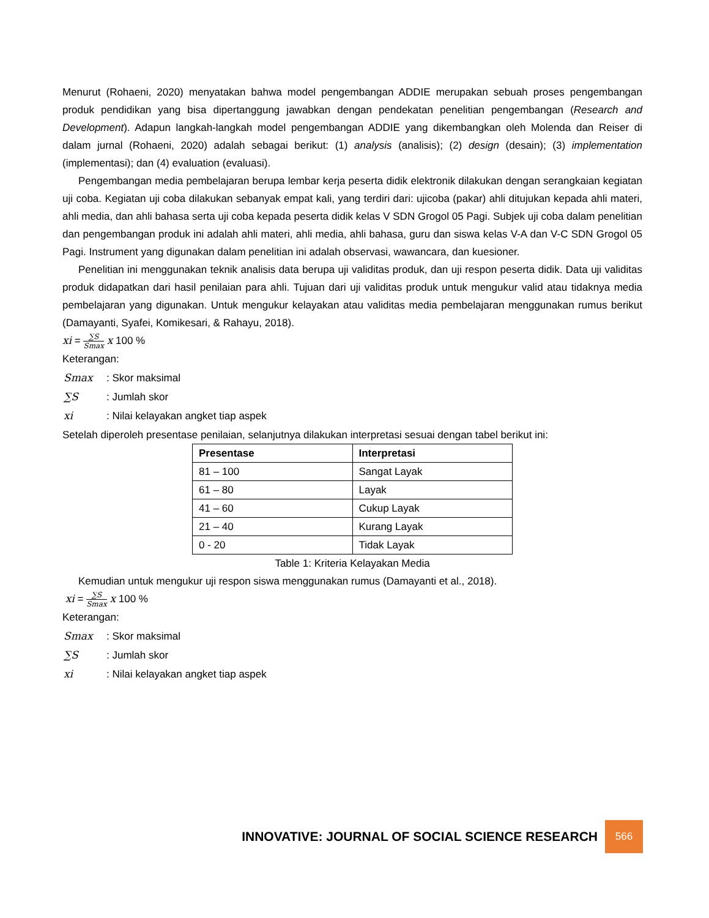Menurut (Rohaeni, 2020) menyatakan bahwa model pengembangan ADDIE merupakan sebuah proses pengembangan produk pendidikan yang bisa dipertanggung jawabkan dengan pendekatan penelitian pengembangan (Research and Development). Adapun langkah-langkah model pengembangan ADDIE yang dikembangkan oleh Molenda dan Reiser di dalam jurnal (Rohaeni, 2020) adalah sebagai berikut: (1) analysis (analisis); (2) design (desain); (3) implementation (implementasi); dan (4) evaluation (evaluasi).
Pengembangan media pembelajaran berupa lembar kerja peserta didik elektronik dilakukan dengan serangkaian kegiatan uji coba. Kegiatan uji coba dilakukan sebanyak empat kali, yang terdiri dari: ujicoba (pakar) ahli ditujukan kepada ahli materi, ahli media, dan ahli bahasa serta uji coba kepada peserta didik kelas V SDN Grogol 05 Pagi. Subjek uji coba dalam penelitian dan pengembangan produk ini adalah ahli materi, ahli media, ahli bahasa, guru dan siswa kelas V-A dan V-C SDN Grogol 05 Pagi. Instrument yang digunakan dalam penelitian ini adalah observasi, wawancara, dan kuesioner.
Penelitian ini menggunakan teknik analisis data berupa uji validitas produk, dan uji respon peserta didik. Data uji validitas produk didapatkan dari hasil penilaian para ahli. Tujuan dari uji validitas produk untuk mengukur valid atau tidaknya media pembelajaran yang digunakan. Untuk mengukur kelayakan atau validitas media pembelajaran menggunakan rumus berikut (Damayanti, Syafei, Komikesari, & Rahayu, 2018).
xi = ∑S Smax x 100 %
Keterangan:
| Smax | : Skor maksimal |
| ∑S | : Jumlah skor |
| xi | : Nilai kelayakan angket tiap aspek |
Setelah diperoleh presentase penilaian, selanjutnya dilakukan interpretasi sesuai dengan tabel berikut ini:
| Presentase | Interpretasi |
| --- | --- |
| 81 – 100 | Sangat Layak |
| 61 – 80 | Layak |
| 41 – 60 | Cukup Layak |
| 21 – 40 | Kurang Layak |
| 0 - 20 | Tidak Layak |
Table 1: Kriteria Kelayakan Media
Kemudian untuk mengukur uji respon siswa menggunakan rumus (Damayanti et al., 2018).
xi = ∑S Smax x 100 %
Keterangan:
| Smax | : Skor maksimal |
| ∑S | : Jumlah skor |
| xi | : Nilai kelayakan angket tiap aspek |
INNOVATIVE: JOURNAL OF SOCIAL SCIENCE RESEARCH 566